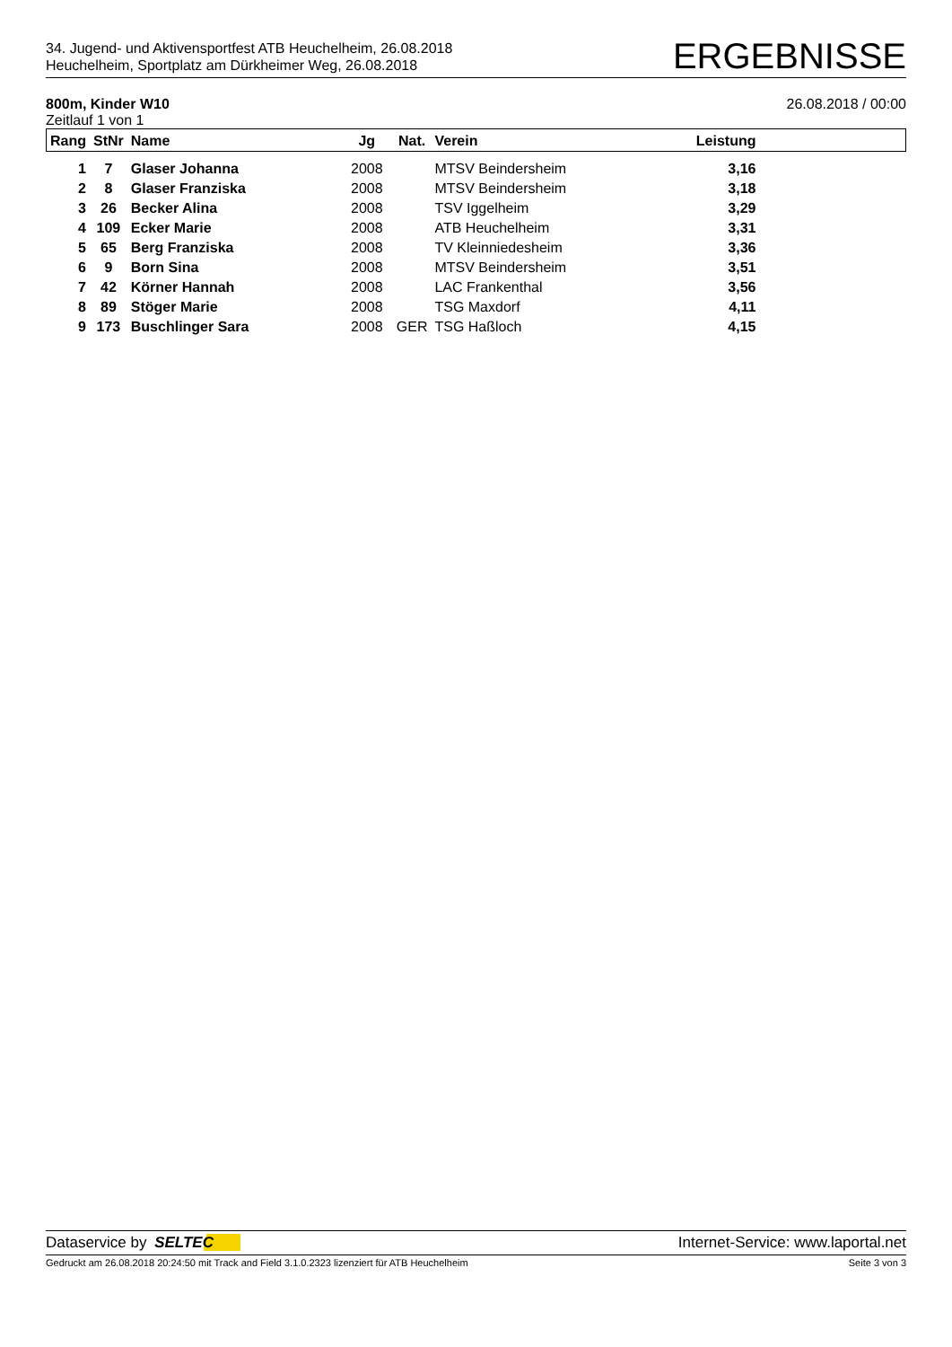34. Jugend- und Aktivensportfest ATB Heuchelheim, 26.08.2018
Heuchelheim, Sportplatz am Dürkheimer Weg, 26.08.2018
ERGEBNISSE
800m, Kinder W10 26.08.2018 / 00:00
Zeitlauf 1 von 1
| Rang | StNr | Name | Jg | Nat. | Verein | Leistung | |
| --- | --- | --- | --- | --- | --- | --- | --- |
| 1 | 7 | Glaser Johanna | 2008 | | MTSV Beindersheim | 3,16 | |
| 2 | 8 | Glaser Franziska | 2008 | | MTSV Beindersheim | 3,18 | |
| 3 | 26 | Becker Alina | 2008 | | TSV Iggelheim | 3,29 | |
| 4 | 109 | Ecker Marie | 2008 | | ATB Heuchelheim | 3,31 | |
| 5 | 65 | Berg Franziska | 2008 | | TV Kleinniedesheim | 3,36 | |
| 6 | 9 | Born Sina | 2008 | | MTSV Beindersheim | 3,51 | |
| 7 | 42 | Körner Hannah | 2008 | | LAC Frankenthal | 3,56 | |
| 8 | 89 | Stöger Marie | 2008 | | TSG Maxdorf | 4,11 | |
| 9 | 173 | Buschlinger Sara | 2008 | GER | TSG Haßloch | 4,15 | |
Dataservice by SELTEC Internet-Service: www.laportal.net
Gedruckt am 26.08.2018 20:24:50 mit Track and Field 3.1.0.2323 lizenziert für ATB Heuchelheim Seite 3 von 3